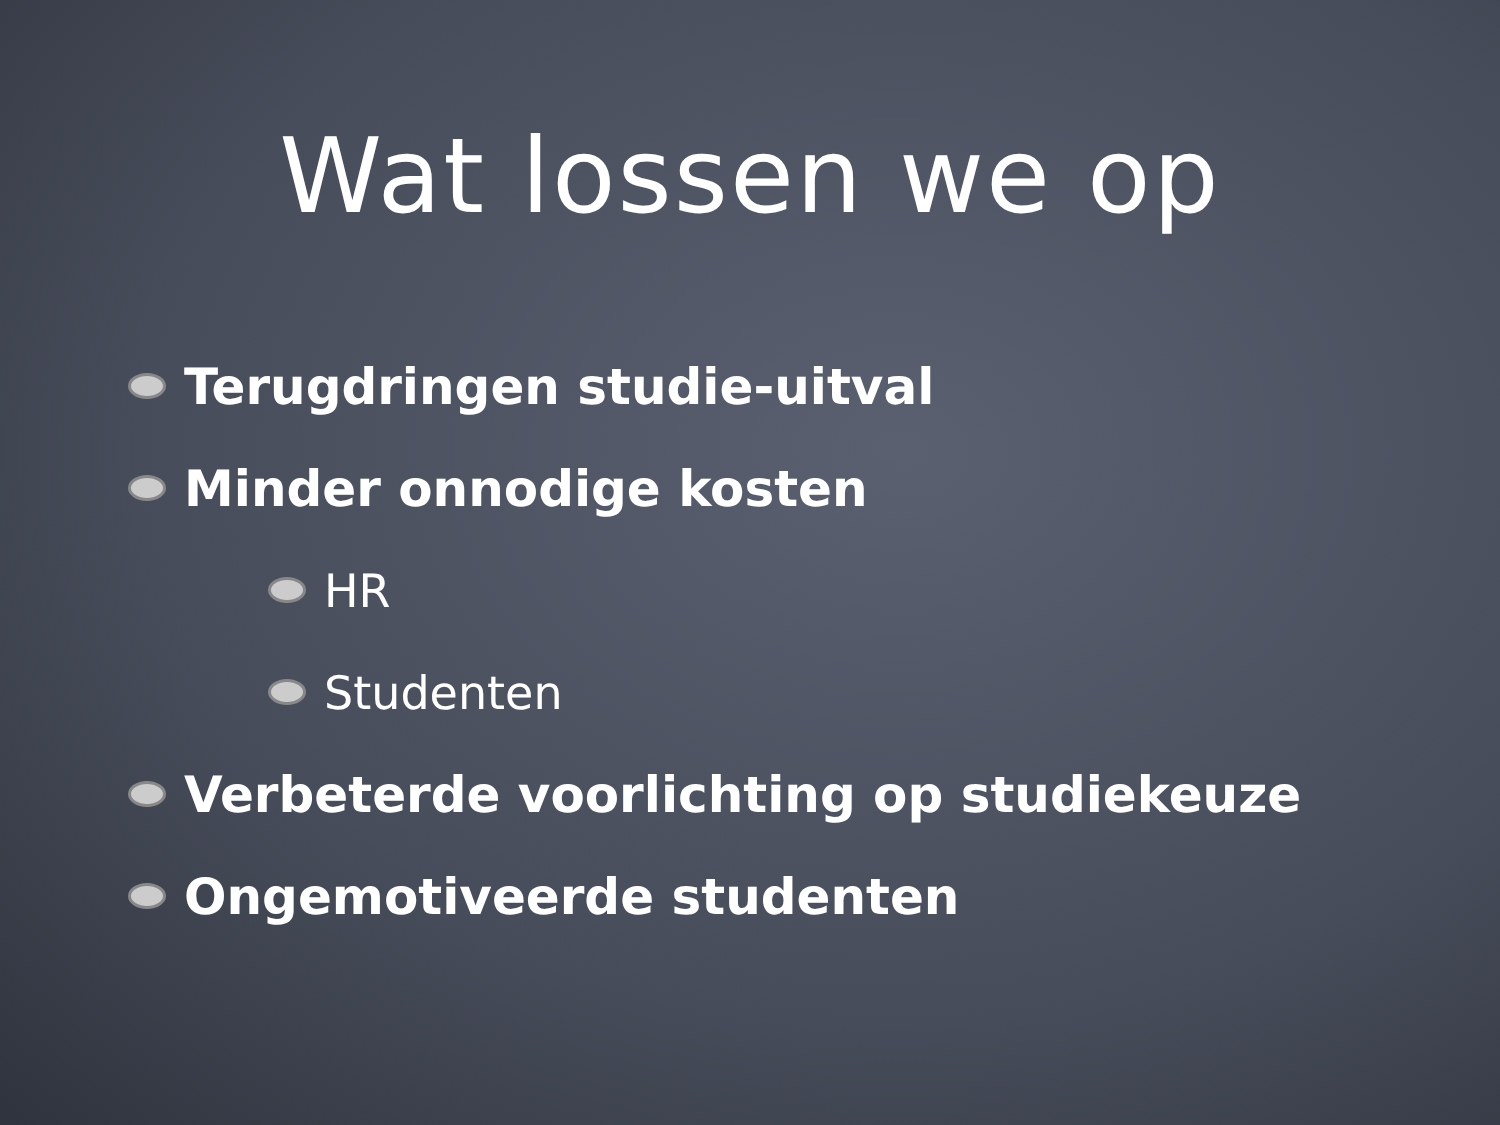Wat lossen we op
Terugdringen studie-uitval
Minder onnodige kosten
HR
Studenten
Verbeterde voorlichting op studiekeuze
Ongemotiveerde studenten